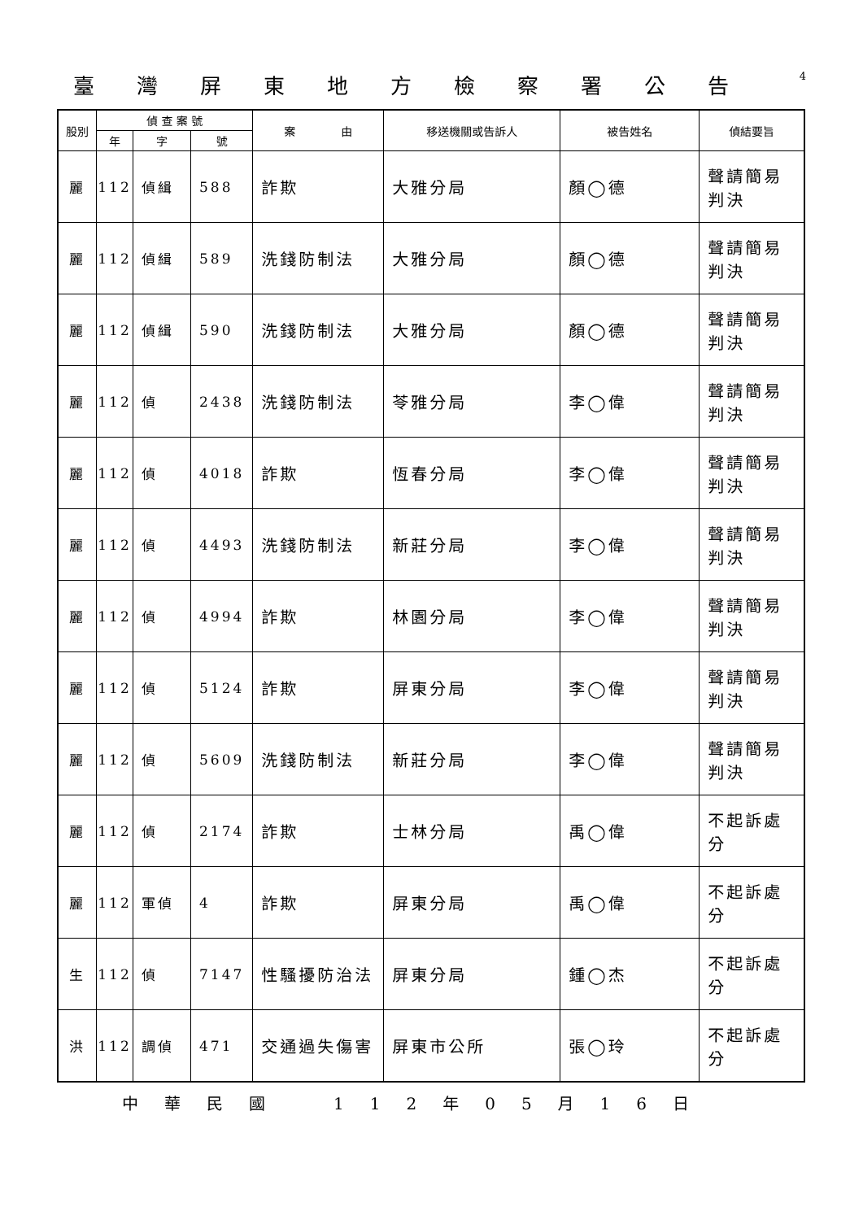4
臺灣屏東地方檢察署公告
| 股別 | 偵 查 案 號 | | | 案 由 | 移送機關或告訴人 | 被告姓名 | 偵結要旨 |
| --- | --- | --- | --- | --- | --- | --- | --- |
| | 年 | 字 | 號 | | | | |
| 麗 | 112 | 偵緝 | 588 | 詐欺 | 大雅分局 | 顏◯德 | 聲請簡易判決 |
| 麗 | 112 | 偵緝 | 589 | 洗錢防制法 | 大雅分局 | 顏◯德 | 聲請簡易判決 |
| 麗 | 112 | 偵緝 | 590 | 洗錢防制法 | 大雅分局 | 顏◯德 | 聲請簡易判決 |
| 麗 | 112 | 偵 | 2438 | 洗錢防制法 | 苓雅分局 | 李◯偉 | 聲請簡易判決 |
| 麗 | 112 | 偵 | 4018 | 詐欺 | 恆春分局 | 李◯偉 | 聲請簡易判決 |
| 麗 | 112 | 偵 | 4493 | 洗錢防制法 | 新莊分局 | 李◯偉 | 聲請簡易判決 |
| 麗 | 112 | 偵 | 4994 | 詐欺 | 林園分局 | 李◯偉 | 聲請簡易判決 |
| 麗 | 112 | 偵 | 5124 | 詐欺 | 屏東分局 | 李◯偉 | 聲請簡易判決 |
| 麗 | 112 | 偵 | 5609 | 洗錢防制法 | 新莊分局 | 李◯偉 | 聲請簡易判決 |
| 麗 | 112 | 偵 | 2174 | 詐欺 | 士林分局 | 禹◯偉 | 不起訴處分 |
| 麗 | 112 | 軍偵 | 4 | 詐欺 | 屏東分局 | 禹◯偉 | 不起訴處分 |
| 生 | 112 | 偵 | 7147 | 性騷擾防治法 | 屏東分局 | 鍾◯杰 | 不起訴處分 |
| 洪 | 112 | 調偵 | 471 | 交通過失傷害 | 屏東市公所 | 張◯玲 | 不起訴處分 |
中華民國　112年05月16日